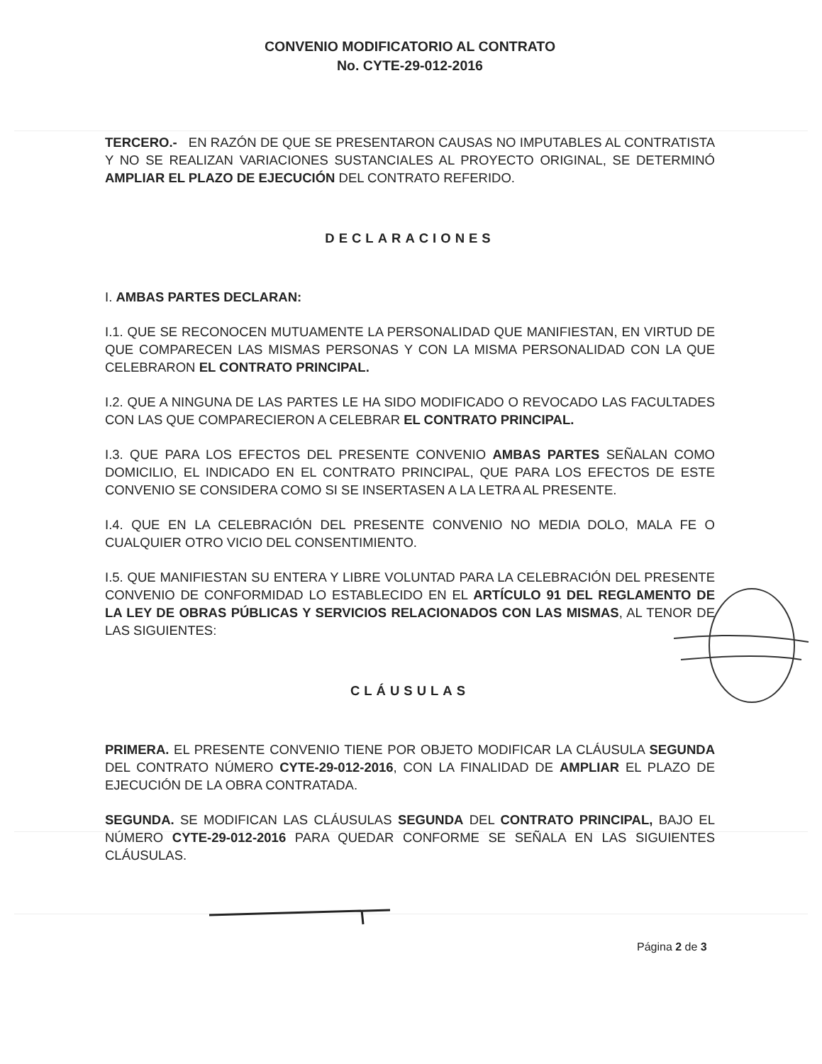CONVENIO MODIFICATORIO AL CONTRATO
No. CYTE-29-012-2016
TERCERO.- EN RAZÓN DE QUE SE PRESENTARON CAUSAS NO IMPUTABLES AL CONTRATISTA Y NO SE REALIZAN VARIACIONES SUSTANCIALES AL PROYECTO ORIGINAL, SE DETERMINÓ AMPLIAR EL PLAZO DE EJECUCIÓN DEL CONTRATO REFERIDO.
DECLARACIONES
I. AMBAS PARTES DECLARAN:
I.1. QUE SE RECONOCEN MUTUAMENTE LA PERSONALIDAD QUE MANIFIESTAN, EN VIRTUD DE QUE COMPARECEN LAS MISMAS PERSONAS Y CON LA MISMA PERSONALIDAD CON LA QUE CELEBRARON EL CONTRATO PRINCIPAL.
I.2. QUE A NINGUNA DE LAS PARTES LE HA SIDO MODIFICADO O REVOCADO LAS FACULTADES CON LAS QUE COMPARECIERON A CELEBRAR EL CONTRATO PRINCIPAL.
I.3. QUE PARA LOS EFECTOS DEL PRESENTE CONVENIO AMBAS PARTES SEÑALAN COMO DOMICILIO, EL INDICADO EN EL CONTRATO PRINCIPAL, QUE PARA LOS EFECTOS DE ESTE CONVENIO SE CONSIDERA COMO SI SE INSERTASEN A LA LETRA AL PRESENTE.
I.4. QUE EN LA CELEBRACIÓN DEL PRESENTE CONVENIO NO MEDIA DOLO, MALA FE O CUALQUIER OTRO VICIO DEL CONSENTIMIENTO.
I.5. QUE MANIFIESTAN SU ENTERA Y LIBRE VOLUNTAD PARA LA CELEBRACIÓN DEL PRESENTE CONVENIO DE CONFORMIDAD LO ESTABLECIDO EN EL ARTÍCULO 91 DEL REGLAMENTO DE LA LEY DE OBRAS PÚBLICAS Y SERVICIOS RELACIONADOS CON LAS MISMAS, AL TENOR DE LAS SIGUIENTES:
CLÁUSULAS
PRIMERA. EL PRESENTE CONVENIO TIENE POR OBJETO MODIFICAR LA CLÁUSULA SEGUNDA DEL CONTRATO NÚMERO CYTE-29-012-2016, CON LA FINALIDAD DE AMPLIAR EL PLAZO DE EJECUCIÓN DE LA OBRA CONTRATADA.
SEGUNDA. SE MODIFICAN LAS CLÁUSULAS SEGUNDA DEL CONTRATO PRINCIPAL, BAJO EL NÚMERO CYTE-29-012-2016 PARA QUEDAR CONFORME SE SEÑALA EN LAS SIGUIENTES CLÁUSULAS.
Página 2 de 3